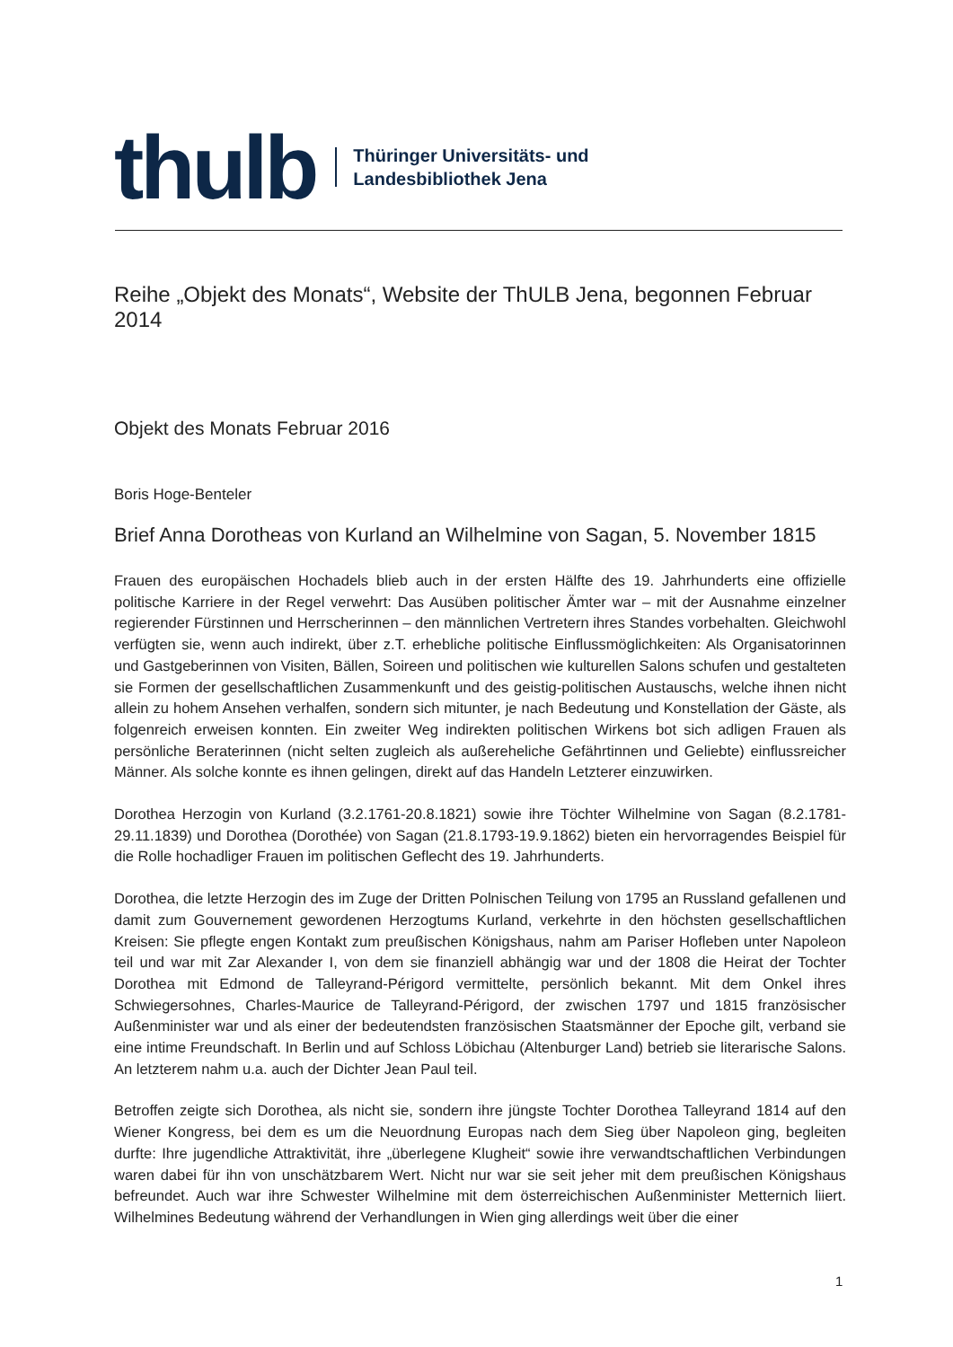thulb
Thüringer Universitäts- und
Landesbibliothek Jena
Reihe „Objekt des Monats“, Website der ThULB Jena, begonnen Februar 2014
Objekt des Monats Februar 2016
Boris Hoge-Benteler
Brief Anna Dorotheas von Kurland an Wilhelmine von Sagan, 5. November 1815
Frauen des europäischen Hochadels blieb auch in der ersten Hälfte des 19. Jahrhunderts eine offizielle politische Karriere in der Regel verwehrt: Das Ausüben politischer Ämter war – mit der Ausnahme einzelner regierender Fürstinnen und Herrscherinnen – den männlichen Vertretern ihres Standes vorbehalten. Gleichwohl verfügten sie, wenn auch indirekt, über z.T. erhebliche politische Einflussmöglichkeiten: Als Organisatorinnen und Gastgeberinnen von Visiten, Bällen, Soireen und politischen wie kulturellen Salons schufen und gestalteten sie Formen der gesellschaftlichen Zusammenkunft und des geistig-politischen Austauschs, welche ihnen nicht allein zu hohem Ansehen verhalfen, sondern sich mitunter, je nach Bedeutung und Konstellation der Gäste, als folgenreich erweisen konnten. Ein zweiter Weg indirekten politischen Wirkens bot sich adligen Frauen als persönliche Beraterinnen (nicht selten zugleich als außereheliche Gefährtinnen und Geliebte) einflussreicher Männer. Als solche konnte es ihnen gelingen, direkt auf das Handeln Letzterer einzuwirken.
Dorothea Herzogin von Kurland (3.2.1761-20.8.1821) sowie ihre Töchter Wilhelmine von Sagan (8.2.1781-29.11.1839) und Dorothea (Dorothée) von Sagan (21.8.1793-19.9.1862) bieten ein hervorragendes Beispiel für die Rolle hochadliger Frauen im politischen Geflecht des 19. Jahrhunderts.
Dorothea, die letzte Herzogin des im Zuge der Dritten Polnischen Teilung von 1795 an Russland gefallenen und damit zum Gouvernement gewordenen Herzogtums Kurland, verkehrte in den höchsten gesellschaftlichen Kreisen: Sie pflegte engen Kontakt zum preußischen Königshaus, nahm am Pariser Hofleben unter Napoleon teil und war mit Zar Alexander I, von dem sie finanziell abhängig war und der 1808 die Heirat der Tochter Dorothea mit Edmond de Talleyrand-Périgord vermittelte, persönlich bekannt. Mit dem Onkel ihres Schwiegersohnes, Charles-Maurice de Talleyrand-Périgord, der zwischen 1797 und 1815 französischer Außenminister war und als einer der bedeutendsten französischen Staatsmänner der Epoche gilt, verband sie eine intime Freundschaft. In Berlin und auf Schloss Löbichau (Altenburger Land) betrieb sie literarische Salons. An letzterem nahm u.a. auch der Dichter Jean Paul teil.
Betroffen zeigte sich Dorothea, als nicht sie, sondern ihre jüngste Tochter Dorothea Talleyrand 1814 auf den Wiener Kongress, bei dem es um die Neuordnung Europas nach dem Sieg über Napoleon ging, begleiten durfte: Ihre jugendliche Attraktivität, ihre „überlegene Klugheit“ sowie ihre verwandtschaftlichen Verbindungen waren dabei für ihn von unschätzbarem Wert. Nicht nur war sie seit jeher mit dem preußischen Königshaus befreundet. Auch war ihre Schwester Wilhelmine mit dem österreichischen Außenminister Metternich liiert. Wilhelmines Bedeutung während der Verhandlungen in Wien ging allerdings weit über die einer
1